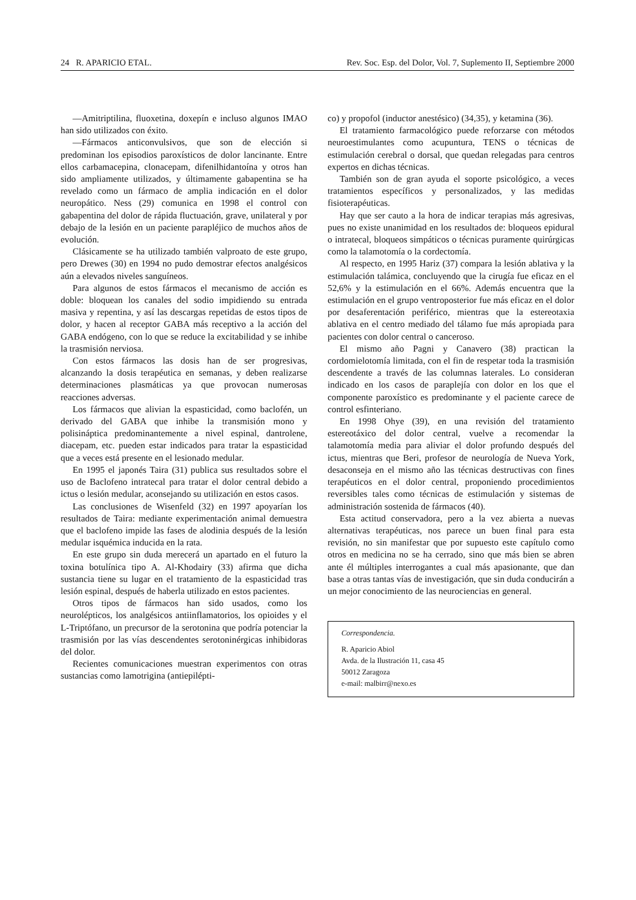24 R. APARICIO ETAL. Rev. Soc. Esp. del Dolor, Vol. 7, Suplemento II, Septiembre 2000
—Amitriptilina, fluoxetina, doxepín e incluso algunos IMAO han sido utilizados con éxito.
—Fármacos anticonvulsivos, que son de elección si predominan los episodios paroxísticos de dolor lancinante. Entre ellos carbamacepina, clonacepam, difenilhidantoína y otros han sido ampliamente utilizados, y últimamente gabapentina se ha revelado como un fármaco de amplia indicación en el dolor neuropático. Ness (29) comunica en 1998 el control con gabapentina del dolor de rápida fluctuación, grave, unilateral y por debajo de la lesión en un paciente parapléjico de muchos años de evolución.
Clásicamente se ha utilizado también valproato de este grupo, pero Drewes (30) en 1994 no pudo demostrar efectos analgésicos aún a elevados niveles sanguíneos.
Para algunos de estos fármacos el mecanismo de acción es doble: bloquean los canales del sodio impidiendo su entrada masiva y repentina, y así las descargas repetidas de estos tipos de dolor, y hacen al receptor GABA más receptivo a la acción del GABA endógeno, con lo que se reduce la excitabilidad y se inhibe la trasmisión nerviosa.
Con estos fármacos las dosis han de ser progresivas, alcanzando la dosis terapéutica en semanas, y deben realizarse determinaciones plasmáticas ya que provocan numerosas reacciones adversas.
Los fármacos que alivian la espasticidad, como baclofén, un derivado del GABA que inhibe la transmisión mono y polisináptica predominantemente a nivel espinal, dantrolene, diacepam, etc. pueden estar indicados para tratar la espasticidad que a veces está presente en el lesionado medular.
En 1995 el japonés Taira (31) publica sus resultados sobre el uso de Baclofeno intratecal para tratar el dolor central debido a ictus o lesión medular, aconsejando su utilización en estos casos.
Las conclusiones de Wisenfeld (32) en 1997 apoyarían los resultados de Taira: mediante experimentación animal demuestra que el baclofeno impide las fases de alodinia después de la lesión medular isquémica inducida en la rata.
En este grupo sin duda merecerá un apartado en el futuro la toxina botulínica tipo A. Al-Khodairy (33) afirma que dicha sustancia tiene su lugar en el tratamiento de la espasticidad tras lesión espinal, después de haberla utilizado en estos pacientes.
Otros tipos de fármacos han sido usados, como los neurolépticos, los analgésicos antiinflamatorios, los opioides y el L-Triptófano, un precursor de la serotonina que podría potenciar la trasmisión por las vías descendentes serotoninérgicas inhibidoras del dolor.
Recientes comunicaciones muestran experimentos con otras sustancias como lamotrigina (antiepilépti-
co) y propofol (inductor anestésico) (34,35), y ketamina (36).
El tratamiento farmacológico puede reforzarse con métodos neuroestimulantes como acupuntura, TENS o técnicas de estimulación cerebral o dorsal, que quedan relegadas para centros expertos en dichas técnicas.
También son de gran ayuda el soporte psicológico, a veces tratamientos específicos y personalizados, y las medidas fisioterapéuticas.
Hay que ser cauto a la hora de indicar terapias más agresivas, pues no existe unanimidad en los resultados de: bloqueos epidural o intratecal, bloqueos simpáticos o técnicas puramente quirúrgicas como la talamotomía o la cordectomía.
Al respecto, en 1995 Hariz (37) compara la lesión ablativa y la estimulación talámica, concluyendo que la cirugía fue eficaz en el 52,6% y la estimulación en el 66%. Además encuentra que la estimulación en el grupo ventroposterior fue más eficaz en el dolor por desaferentación periférico, mientras que la estereotaxia ablativa en el centro mediado del tálamo fue más apropiada para pacientes con dolor central o canceroso.
El mismo año Pagni y Canavero (38) practican la cordomielotomía limitada, con el fin de respetar toda la trasmisión descendente a través de las columnas laterales. Lo consideran indicado en los casos de paraplejía con dolor en los que el componente paroxístico es predominante y el paciente carece de control esfinteriano.
En 1998 Ohye (39), en una revisión del tratamiento estereotáxico del dolor central, vuelve a recomendar la talamotomía media para aliviar el dolor profundo después del ictus, mientras que Beri, profesor de neurología de Nueva York, desaconseja en el mismo año las técnicas destructivas con fines terapéuticos en el dolor central, proponiendo procedimientos reversibles tales como técnicas de estimulación y sistemas de administración sostenida de fármacos (40).
Esta actitud conservadora, pero a la vez abierta a nuevas alternativas terapéuticas, nos parece un buen final para esta revisión, no sin manifestar que por supuesto este capítulo como otros en medicina no se ha cerrado, sino que más bien se abren ante él múltiples interrogantes a cual más apasionante, que dan base a otras tantas vías de investigación, que sin duda conducirán a un mejor conocimiento de las neurociencias en general.
Correspondencia.
R. Aparicio Abiol
Avda. de la Ilustración 11, casa 45
50012 Zaragoza
e-mail: malbirr@nexo.es